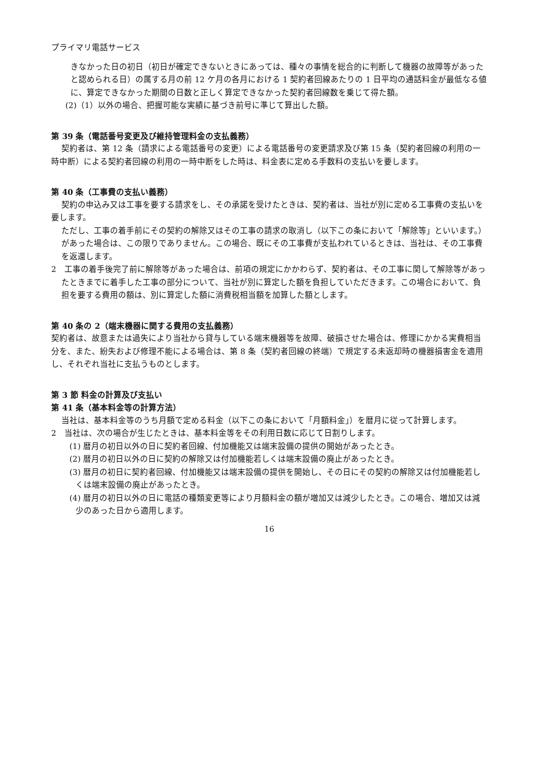プライマリ電話サービス
きなかった日の初日（初日が確定できないときにあっては、種々の事情を総合的に判断して機器の故障等があったと認められる日）の属する月の前 12 ケ月の各月における 1 契約者回線あたりの 1 日平均の通話料金が最低なる値に、算定できなかった期間の日数と正しく算定できなかった契約者回線数を乗じて得た額。
(2)（1）以外の場合、把握可能な実績に基づき前号に準じて算出した額。
第 39 条（電話番号変更及び維持管理料金の支払義務）
契約者は、第 12 条（請求による電話番号の変更）による電話番号の変更請求及び第 15 条（契約者回線の利用の一時中断）による契約者回線の利用の一時中断をした時は、料金表に定める手数料の支払いを要します。
第 40 条（工事費の支払い義務）
契約の申込み又は工事を要する請求をし、その承諾を受けたときは、契約者は、当社が別に定める工事費の支払いを要します。
ただし、工事の着手前にその契約の解除又はその工事の請求の取消し（以下この条において「解除等」といいます。）があった場合は、この限りでありません。この場合、既にその工事費が支払われているときは、当社は、その工事費を返還します。
2　工事の着手後完了前に解除等があった場合は、前項の規定にかかわらず、契約者は、その工事に関して解除等があったときまでに着手した工事の部分について、当社が別に算定した額を負担していただきます。この場合において、負担を要する費用の額は、別に算定した額に消費税相当額を加算した額とします。
第 40 条の 2（端末機器に関する費用の支払義務）
契約者は、故意または過失により当社から貸与している端末機器等を故障、破損させた場合は、修理にかかる実費相当分を、また、紛失および修理不能による場合は、第 8 条（契約者回線の終端）で規定する未返却時の機器損害金を適用し、それぞれ当社に支払うものとします。
第 3 節 料金の計算及び支払い
第 41 条（基本料金等の計算方法）
当社は、基本料金等のうち月額で定める料金（以下この条において「月額料金」）を暦月に従って計算します。
2　当社は、次の場合が生じたときは、基本料金等をその利用日数に応じて日割りします。
(1) 暦月の初日以外の日に契約者回線、付加機能又は端末設備の提供の開始があったとき。
(2) 暦月の初日以外の日に契約の解除又は付加機能若しくは端末設備の廃止があったとき。
(3) 暦月の初日に契約者回線、付加機能又は端末設備の提供を開始し、その日にその契約の解除又は付加機能若しくは端末設備の廃止があったとき。
(4) 暦月の初日以外の日に電話の種類変更等により月額料金の額が増加又は減少したとき。この場合、増加又は減少のあった日から適用します。
16